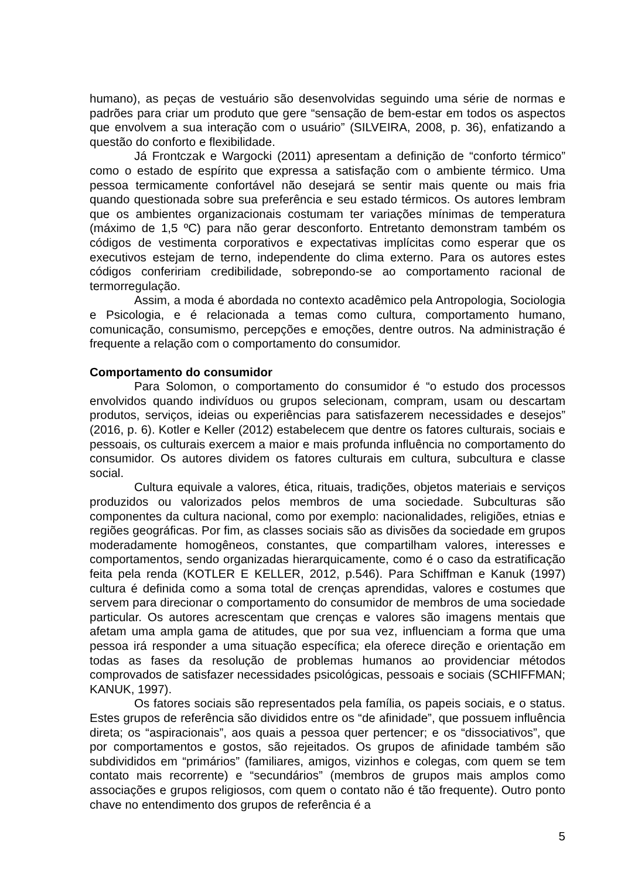humano), as peças de vestuário são desenvolvidas seguindo uma série de normas e padrões para criar um produto que gere “sensação de bem-estar em todos os aspectos que envolvem a sua interação com o usuário” (SILVEIRA, 2008, p. 36), enfatizando a questão do conforto e flexibilidade.
Já Frontczak e Wargocki (2011) apresentam a definição de “conforto térmico” como o estado de espírito que expressa a satisfação com o ambiente térmico. Uma pessoa termicamente confortável não desejará se sentir mais quente ou mais fria quando questionada sobre sua preferência e seu estado térmicos. Os autores lembram que os ambientes organizacionais costumam ter variações mínimas de temperatura (máximo de 1,5 ºC) para não gerar desconforto. Entretanto demonstram também os códigos de vestimenta corporativos e expectativas implícitas como esperar que os executivos estejam de terno, independente do clima externo. Para os autores estes códigos confeririam credibilidade, sobrepondo-se ao comportamento racional de termorregulação.
Assim, a moda é abordada no contexto acadêmico pela Antropologia, Sociologia e Psicologia, e é relacionada a temas como cultura, comportamento humano, comunicação, consumismo, percepções e emoções, dentre outros. Na administração é frequente a relação com o comportamento do consumidor.
Comportamento do consumidor
Para Solomon, o comportamento do consumidor é “o estudo dos processos envolvidos quando indivíduos ou grupos selecionam, compram, usam ou descartam produtos, serviços, ideias ou experiências para satisfazerem necessidades e desejos” (2016, p. 6). Kotler e Keller (2012) estabelecem que dentre os fatores culturais, sociais e pessoais, os culturais exercem a maior e mais profunda influência no comportamento do consumidor. Os autores dividem os fatores culturais em cultura, subcultura e classe social.
Cultura equivale a valores, ética, rituais, tradições, objetos materiais e serviços produzidos ou valorizados pelos membros de uma sociedade. Subculturas são componentes da cultura nacional, como por exemplo: nacionalidades, religiões, etnias e regiões geográficas. Por fim, as classes sociais são as divisões da sociedade em grupos moderadamente homogêneos, constantes, que compartilham valores, interesses e comportamentos, sendo organizadas hierarquicamente, como é o caso da estratificação feita pela renda (KOTLER E KELLER, 2012, p.546). Para Schiffman e Kanuk (1997) cultura é definida como a soma total de crenças aprendidas, valores e costumes que servem para direcionar o comportamento do consumidor de membros de uma sociedade particular. Os autores acrescentam que crenças e valores são imagens mentais que afetam uma ampla gama de atitudes, que por sua vez, influenciam a forma que uma pessoa irá responder a uma situação específica; ela oferece direção e orientação em todas as fases da resolução de problemas humanos ao providenciar métodos comprovados de satisfazer necessidades psicológicas, pessoais e sociais (SCHIFFMAN; KANUK, 1997).
Os fatores sociais são representados pela família, os papeis sociais, e o status. Estes grupos de referência são divididos entre os “de afinidade”, que possuem influência direta; os “aspiracionais”, aos quais a pessoa quer pertencer; e os “dissociativos”, que por comportamentos e gostos, são rejeitados. Os grupos de afinidade também são subdivididos em “primários” (familiares, amigos, vizinhos e colegas, com quem se tem contato mais recorrente) e “secundários” (membros de grupos mais amplos como associações e grupos religiosos, com quem o contato não é tão frequente). Outro ponto chave no entendimento dos grupos de referência é a
5